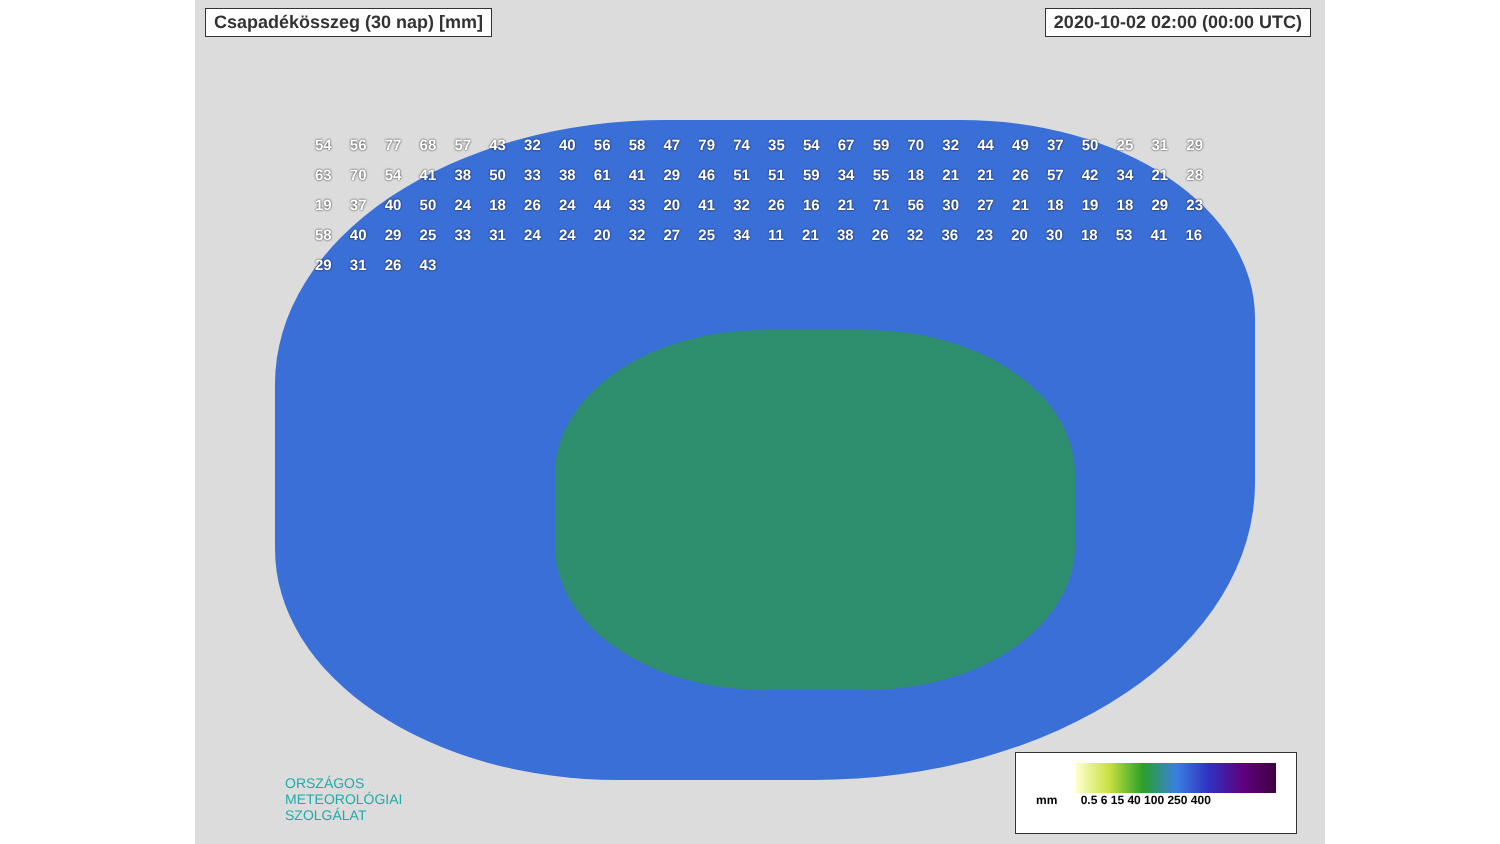Csapadékösszeg (30 nap) [mm] 2020-10-02 02:00 (00:00 UTC)
54 56 77 68 57 43 32 40 56 58 47 79 74 35 54 67 59 70 32 44 49 37 50 25 31 29 63 70 54 41 38 50 33 38 61 41 29 46 51 51 59 34 55 18 21 21 26 57 42 34 21 28 19 37 40 50 24 18 26 24 44 33 20 41 32 26 16 21 71 56 30 27 21 18 19 18 29 23 58 40 29 25 33 31 24 24 20 32 27 25 34 11 21 38 26 32 36 23 20 30 18 53 41 16 29 31 26 43
ORSZÁGOS
METEOROLÓGIAI
SZOLGÁLAT
mm 0.5 6 15 40 100 250 400